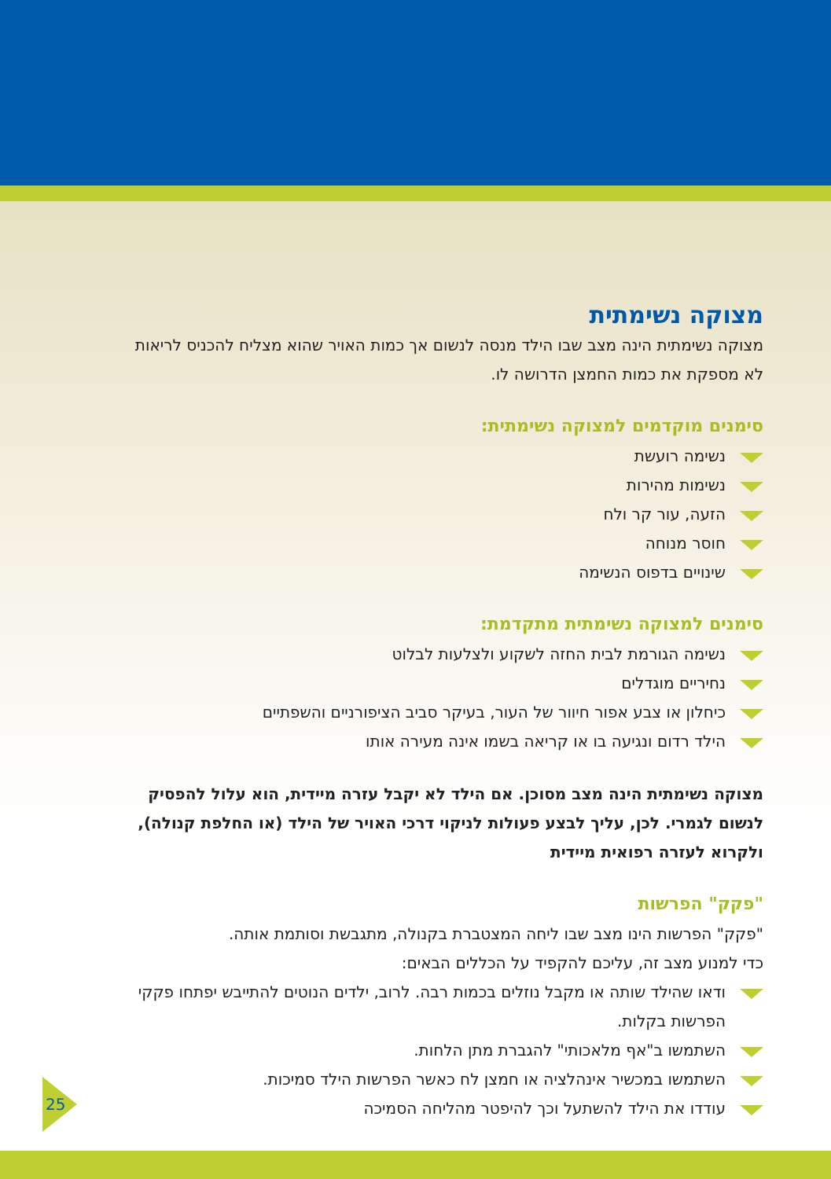מצוקה נשימתית
מצוקה נשימתית הינה מצב שבו הילד מנסה לנשום אך כמות האויר שהוא מצליח להכניס לריאות לא מספקת את כמות החמצן הדרושה לו.
סימנים מוקדמים למצוקה נשימתית:
נשימה רועשת
נשימות מהירות
הזעה, עור קר ולח
חוסר מנוחה
שינויים בדפוס הנשימה
סימנים למצוקה נשימתית מתקדמת:
נשימה הגורמת לבית החזה לשקוע ולצלעות לבלוט
נחיריים מוגדלים
כיחלון או צבע אפור חיוור של העור, בעיקר סביב הציפורניים והשפתיים
הילד רדום ונגיעה בו או קריאה בשמו אינה מעירה אותו
מצוקה נשימתית הינה מצב מסוכן. אם הילד לא יקבל עזרה מיידית, הוא עלול להפסיק לנשום לגמרי. לכן, עליך לבצע פעולות לניקוי דרכי האויר של הילד (או החלפת קנולה), ולקרוא לעזרה רפואית מיידית
"פקק" הפרשות
"פקק" הפרשות הינו מצב שבו ליחה המצטברת בקנולה, מתגבשת וסותמת אותה.
כדי למנוע מצב זה, עליכם להקפיד על הכללים הבאים:
ודאו שהילד שותה או מקבל נוזלים בכמות רבה. לרוב, ילדים הנוטים להתייבש יפתחו פקקי הפרשות בקלות.
השתמשו ב"אף מלאכותי" להגברת מתן הלחות.
השתמשו במכשיר אינהלציה או חמצן לח כאשר הפרשות הילד סמיכות.
עודדו את הילד להשתעל וכך להיפטר מהליחה הסמיכה
25